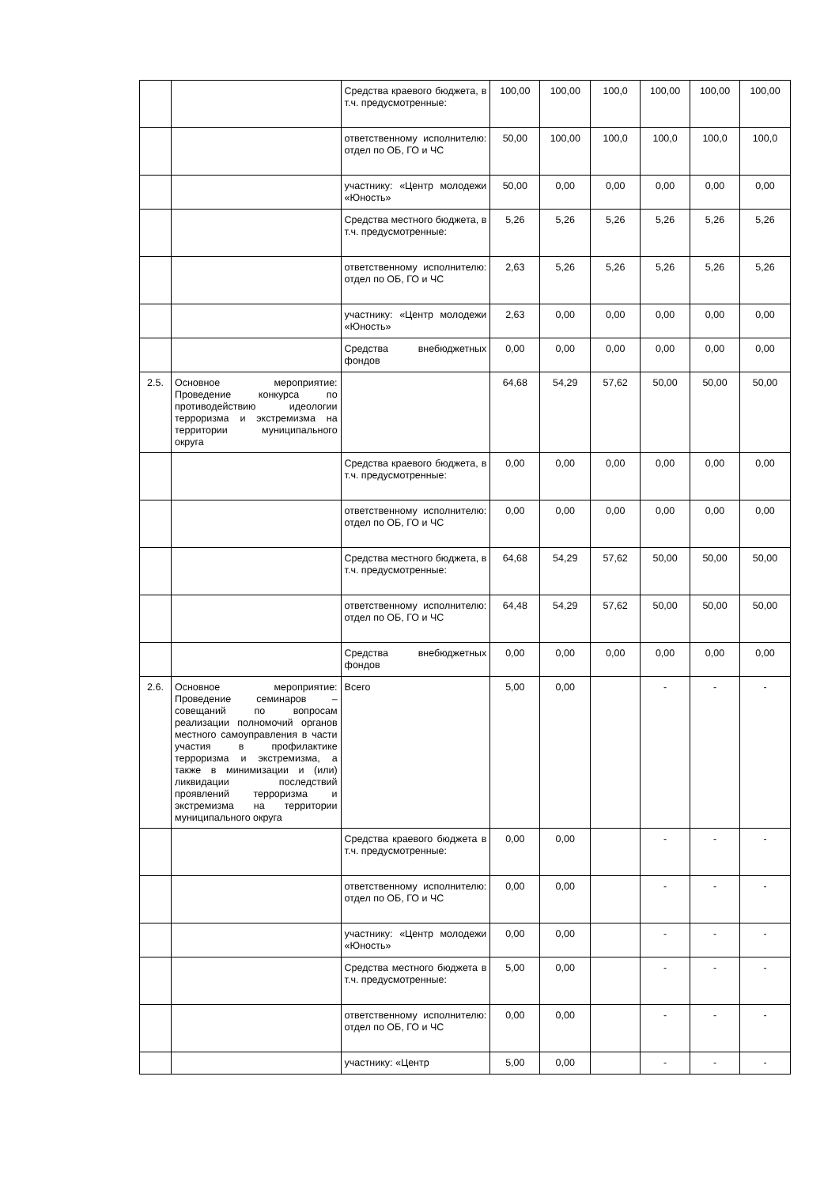| | | Средства краевого бюджета, в т.ч. предусмотренные: | 100,00 | 100,00 | 100,0 | 100,00 | 100,00 | 100,00 |
| | | ответственному исполнителю: отдел по ОБ, ГО и ЧС | 50,00 | 100,00 | 100,0 | 100,0 | 100,0 | 100,0 |
| | | участнику: «Центр молодежи «Юность» | 50,00 | 0,00 | 0,00 | 0,00 | 0,00 | 0,00 |
| | | Средства местного бюджета, в т.ч. предусмотренные: | 5,26 | 5,26 | 5,26 | 5,26 | 5,26 | 5,26 |
| | | ответственному исполнителю: отдел по ОБ, ГО и ЧС | 2,63 | 5,26 | 5,26 | 5,26 | 5,26 | 5,26 |
| | | участнику: «Центр молодежи «Юность» | 2,63 | 0,00 | 0,00 | 0,00 | 0,00 | 0,00 |
| | | Средства внебюджетных фондов | 0,00 | 0,00 | 0,00 | 0,00 | 0,00 | 0,00 |
| 2.5. | Основное мероприятие: Проведение конкурса по противодействию идеологии терроризма и экстремизма на территории муниципального округа | | 64,68 | 54,29 | 57,62 | 50,00 | 50,00 | 50,00 |
| | | Средства краевого бюджета, в т.ч. предусмотренные: | 0,00 | 0,00 | 0,00 | 0,00 | 0,00 | 0,00 |
| | | ответственному исполнителю: отдел по ОБ, ГО и ЧС | 0,00 | 0,00 | 0,00 | 0,00 | 0,00 | 0,00 |
| | | Средства местного бюджета, в т.ч. предусмотренные: | 64,68 | 54,29 | 57,62 | 50,00 | 50,00 | 50,00 |
| | | ответственному исполнителю: отдел по ОБ, ГО и ЧС | 64,48 | 54,29 | 57,62 | 50,00 | 50,00 | 50,00 |
| | | Средства внебюджетных фондов | 0,00 | 0,00 | 0,00 | 0,00 | 0,00 | 0,00 |
| 2.6. | Основное мероприятие: Проведение семинаров – совещаний по вопросам реализации полномочий органов местного самоуправления в части участия в профилактике терроризма и экстремизма, а также в минимизации и (или) ликвидации последствий проявлений терроризма и экстремизма на территории муниципального округа | Всего | 5,00 | 0,00 | | - | - | - |
| | | Средства краевого бюджета в т.ч. предусмотренные: | 0,00 | 0,00 | | - | - | - |
| | | ответственному исполнителю: отдел по ОБ, ГО и ЧС | 0,00 | 0,00 | | - | - | - |
| | | участнику: «Центр молодежи «Юность» | 0,00 | 0,00 | | - | - | - |
| | | Средства местного бюджета в т.ч. предусмотренные: | 5,00 | 0,00 | | - | - | - |
| | | ответственному исполнителю: отдел по ОБ, ГО и ЧС | 0,00 | 0,00 | | - | - | - |
| | | участнику: «Центр | 5,00 | 0,00 | | - | - | - |